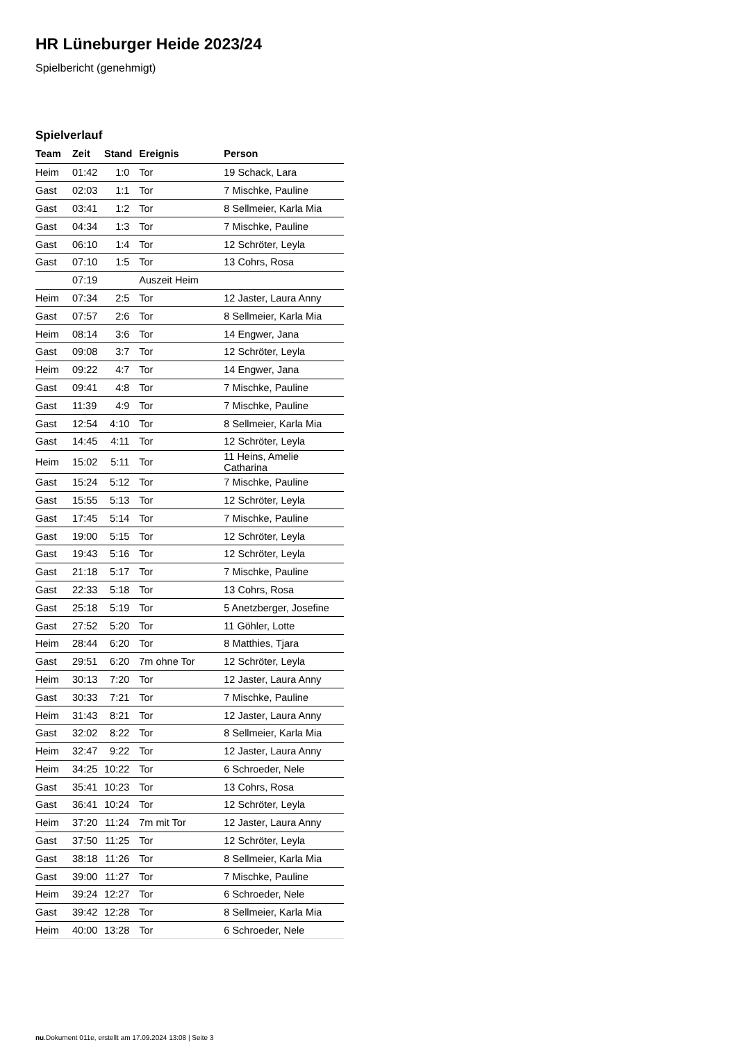HR Lüneburger Heide 2023/24
Spielbericht (genehmigt)
Spielverlauf
| Team | Zeit | Stand | Ereignis | Person |
| --- | --- | --- | --- | --- |
| Heim | 01:42 | 1:0 | Tor | 19 Schack, Lara |
| Gast | 02:03 | 1:1 | Tor | 7 Mischke, Pauline |
| Gast | 03:41 | 1:2 | Tor | 8 Sellmeier, Karla Mia |
| Gast | 04:34 | 1:3 | Tor | 7 Mischke, Pauline |
| Gast | 06:10 | 1:4 | Tor | 12 Schröter, Leyla |
| Gast | 07:10 | 1:5 | Tor | 13 Cohrs, Rosa |
| | 07:19 | | Auszeit Heim | |
| Heim | 07:34 | 2:5 | Tor | 12 Jaster, Laura Anny |
| Gast | 07:57 | 2:6 | Tor | 8 Sellmeier, Karla Mia |
| Heim | 08:14 | 3:6 | Tor | 14 Engwer, Jana |
| Gast | 09:08 | 3:7 | Tor | 12 Schröter, Leyla |
| Heim | 09:22 | 4:7 | Tor | 14 Engwer, Jana |
| Gast | 09:41 | 4:8 | Tor | 7 Mischke, Pauline |
| Gast | 11:39 | 4:9 | Tor | 7 Mischke, Pauline |
| Gast | 12:54 | 4:10 | Tor | 8 Sellmeier, Karla Mia |
| Gast | 14:45 | 4:11 | Tor | 12 Schröter, Leyla |
| Heim | 15:02 | 5:11 | Tor | 11 Heins, Amelie Catharina |
| Gast | 15:24 | 5:12 | Tor | 7 Mischke, Pauline |
| Gast | 15:55 | 5:13 | Tor | 12 Schröter, Leyla |
| Gast | 17:45 | 5:14 | Tor | 7 Mischke, Pauline |
| Gast | 19:00 | 5:15 | Tor | 12 Schröter, Leyla |
| Gast | 19:43 | 5:16 | Tor | 12 Schröter, Leyla |
| Gast | 21:18 | 5:17 | Tor | 7 Mischke, Pauline |
| Gast | 22:33 | 5:18 | Tor | 13 Cohrs, Rosa |
| Gast | 25:18 | 5:19 | Tor | 5 Anetzberger, Josefine |
| Gast | 27:52 | 5:20 | Tor | 11 Göhler, Lotte |
| Heim | 28:44 | 6:20 | Tor | 8 Matthies, Tjara |
| Gast | 29:51 | 6:20 | 7m ohne Tor | 12 Schröter, Leyla |
| Heim | 30:13 | 7:20 | Tor | 12 Jaster, Laura Anny |
| Gast | 30:33 | 7:21 | Tor | 7 Mischke, Pauline |
| Heim | 31:43 | 8:21 | Tor | 12 Jaster, Laura Anny |
| Gast | 32:02 | 8:22 | Tor | 8 Sellmeier, Karla Mia |
| Heim | 32:47 | 9:22 | Tor | 12 Jaster, Laura Anny |
| Heim | 34:25 | 10:22 | Tor | 6 Schroeder, Nele |
| Gast | 35:41 | 10:23 | Tor | 13 Cohrs, Rosa |
| Gast | 36:41 | 10:24 | Tor | 12 Schröter, Leyla |
| Heim | 37:20 | 11:24 | 7m mit Tor | 12 Jaster, Laura Anny |
| Gast | 37:50 | 11:25 | Tor | 12 Schröter, Leyla |
| Gast | 38:18 | 11:26 | Tor | 8 Sellmeier, Karla Mia |
| Gast | 39:00 | 11:27 | Tor | 7 Mischke, Pauline |
| Heim | 39:24 | 12:27 | Tor | 6 Schroeder, Nele |
| Gast | 39:42 | 12:28 | Tor | 8 Sellmeier, Karla Mia |
| Heim | 40:00 | 13:28 | Tor | 6 Schroeder, Nele |
nu.Dokument 011e, erstellt am 17.09.2024 13:08 | Seite 3